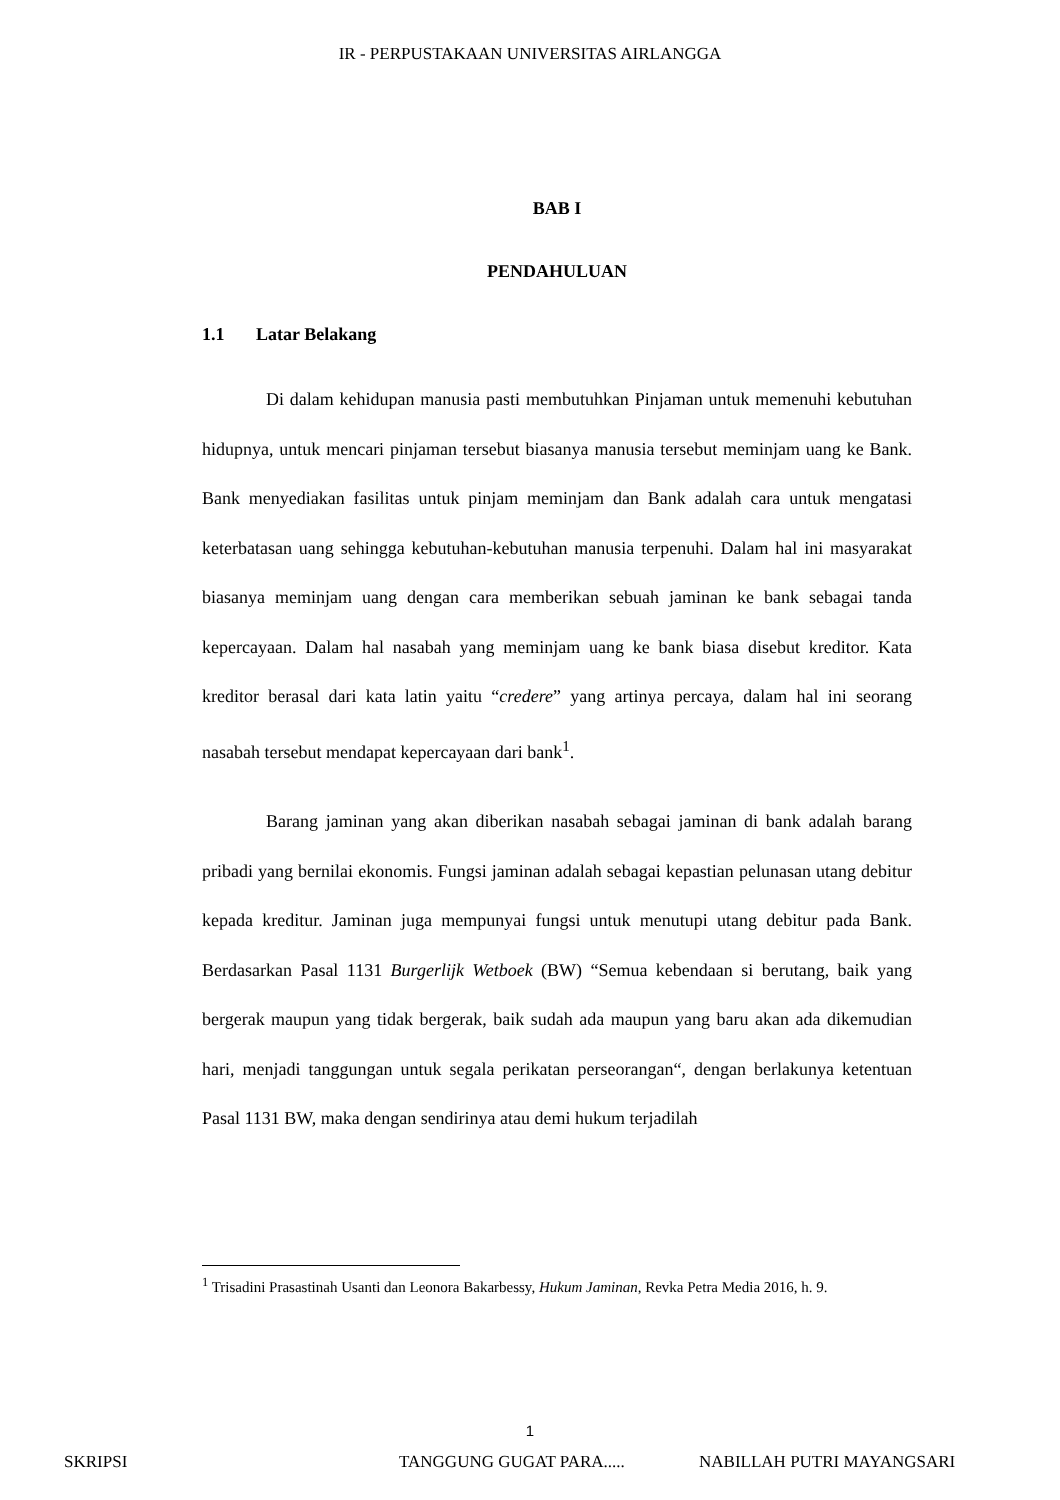IR - PERPUSTAKAAN UNIVERSITAS AIRLANGGA
BAB I
PENDAHULUAN
1.1 Latar Belakang
Di dalam kehidupan manusia pasti membutuhkan Pinjaman untuk memenuhi kebutuhan hidupnya, untuk mencari pinjaman tersebut biasanya manusia tersebut meminjam uang ke Bank. Bank menyediakan fasilitas untuk pinjam meminjam dan Bank adalah cara untuk mengatasi keterbatasan uang sehingga kebutuhan-kebutuhan manusia terpenuhi. Dalam hal ini masyarakat biasanya meminjam uang dengan cara memberikan sebuah jaminan ke bank sebagai tanda kepercayaan. Dalam hal nasabah yang meminjam uang ke bank biasa disebut kreditor. Kata kreditor berasal dari kata latin yaitu “credere” yang artinya percaya, dalam hal ini seorang nasabah tersebut mendapat kepercayaan dari bank<sup>1</sup>.
Barang jaminan yang akan diberikan nasabah sebagai jaminan di bank adalah barang pribadi yang bernilai ekonomis. Fungsi jaminan adalah sebagai kepastian pelunasan utang debitur kepada kreditur. Jaminan juga mempunyai fungsi untuk menutupi utang debitur pada Bank. Berdasarkan Pasal 1131 Burgerlijk Wetboek (BW) “Semua kebendaan si berutang, baik yang bergerak maupun yang tidak bergerak, baik sudah ada maupun yang baru akan ada dikemudian hari, menjadi tanggungan untuk segala perikatan perseorangan“, dengan berlakunya ketentuan Pasal 1131 BW, maka dengan sendirinya atau demi hukum terjadilah
<sup>1</sup> Trisadini Prasastinah Usanti dan Leonora Bakarbessy, Hukum Jaminan, Revka Petra Media 2016, h. 9.
1
SKRIPSI TANGGUNG GUGAT PARA..... NABILLAH PUTRI MAYANGSARI